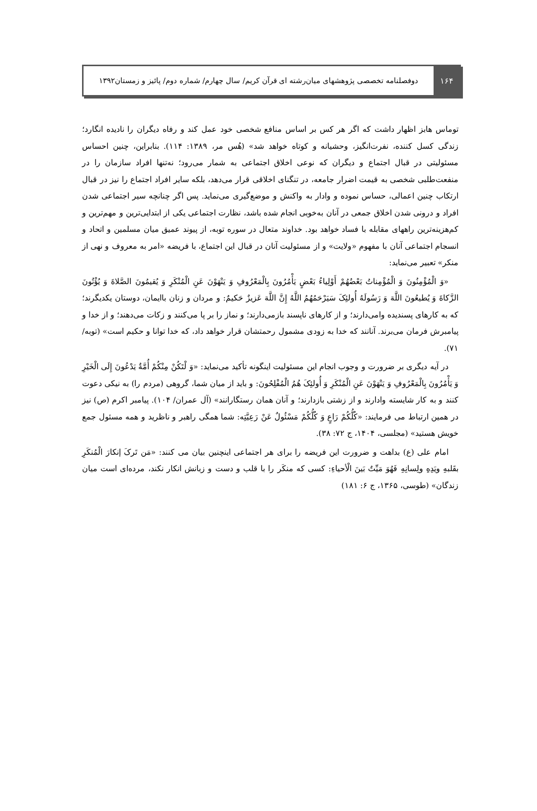۱۶۴
دوفصلنامه تخصصی پژوهشهای میان‌رشته ای قرآن کریم/ سال چهارم/ شماره دوم/ پائیز و زمستان۱۳۹۲
توماس هابز اظهار داشت که اگر هر کس بر اساس منافع شخصی خود عمل کند و رفاه دیگران را نادیده انگارد؛ زندگی کسل کننده، نفرت‌انگیز، وحشیانه و کوتاه خواهد شد» (هُس مر، ۱۳۸۹: ۱۱۴). بنابراین، چنین احساس مسئولیتی در قبال اجتماع و دیگران که نوعی اخلاق اجتماعی به شمار می‌رود؛ نه‌تنها افراد سازمان را در منفعت‌طلبی شخصی به قیمت اضرار جامعه، در تنگنای اخلاقی قرار می‌دهد، بلکه سایر افراد اجتماع را نیز در قبال ارتکاب چنین اعمالی، حساس نموده و وادار به واکنش و موضع‌گیری می‌نماید. پس اگر چنانچه سیر اجتماعی شدن افراد و درونی شدن اخلاق جمعی در آنان به‌خوبی انجام شده باشد، نظارت اجتماعی یکی از ابتدایی‌ترین و مهم‌ترین و کم‌هزینه‌ترین راههای مقابله با فساد خواهد بود. خداوند متعال در سوره توبه، از پیوند عمیق میان مسلمین و اتحاد و انسجام اجتماعی آنان با مفهوم «ولایت» و از مسئولیت آنان در قبال این اجتماع، با فریضه «امر به معروف و نهی از منکر» تعبیر می‌نماید:
«وَ الْمُؤْمِنُونَ وَ الْمُؤْمِناتُ بَعْضُهُمْ أَوْلِیاءُ بَعْضٍ یَأْمُرُونَ بِالْمَعْرُوفِ وَ یَنْهَوْنَ عَنِ الْمُنْکَرِ وَ یُقیمُونَ الصَّلاةَ وَ یُؤْتُونَ الزَّکاةَ وَ یُطیعُونَ اللَّهَ وَ رَسُولَهُ أُولئِکَ سَیَرْحَمُهُمُ اللَّهُ إِنَّ اللَّهَ عَزیزٌ حَکیمٌ: و مردان و زنان باایمان، دوستان یکدیگرند؛ که به کارهای پسندیده وامی‌دارند؛ و از کارهای ناپسند بازمی‌دارند؛ و نماز را بر پا می‌کنند و زکات می‌دهند؛ و از خدا و پیامبرش فرمان می‌برند. آنانند که خدا به زودی مشمول رحمتشان قرار خواهد داد، که خدا توانا و حکیم است» (توبه/۷۱).
در آیه دیگری بر ضرورت و وجوب انجام این مسئولیت اینگونه تأکید می‌نماید: «وَ لْتَکُنْ مِنْکُمْ أُمَّةٌ یَدْعُونَ إِلَی الْخَیْرِ وَ یَأْمُرُونَ بِالْمَعْرُوفِ وَ یَنْهَوْنَ عَنِ الْمُنْکَرِ وَ أُولئِکَ هُمُ الْمُفْلِحُونَ: و باید از میان شما، گروهی (مردم را) به نیکی دعوت کنند و به کار شایسته وادارند و از زشتی بازدارند؛ و آنان همان رستگارانند» (آل عمران/ ۱۰۴). پیامبر اکرم (ص) نیز در همین ارتباط می فرمایند: «کُلُّکُمْ رَاعٍ وَ کُلُّکُمْ مَسْئُولٌ عَنْ رَعِیَّتِه: شما همگی راهبر و ناظرید و همه مسئول جمع خویش هستید» (مجلسی، ۱۴۰۴، ج ۷۲: ۳۸).
امام علی (ع) بداهت و ضرورت این فریضه را برای هر اجتماعی اینچنین بیان می کنند: «مَن تَرکَ إنکارَ الْمُنکَرِ بقَلبهِ ویَدِهِ ولِسانِهِ فَهُوَ مَیِّتٌ بَینَ الْأحیاءِ: کسی که منکَر را با قلب و دست و زبانش انکار نکند، مرده‌ای است میان زندگان» (طوسی، ۱۳۶۵، ج ۶: ۱۸۱)